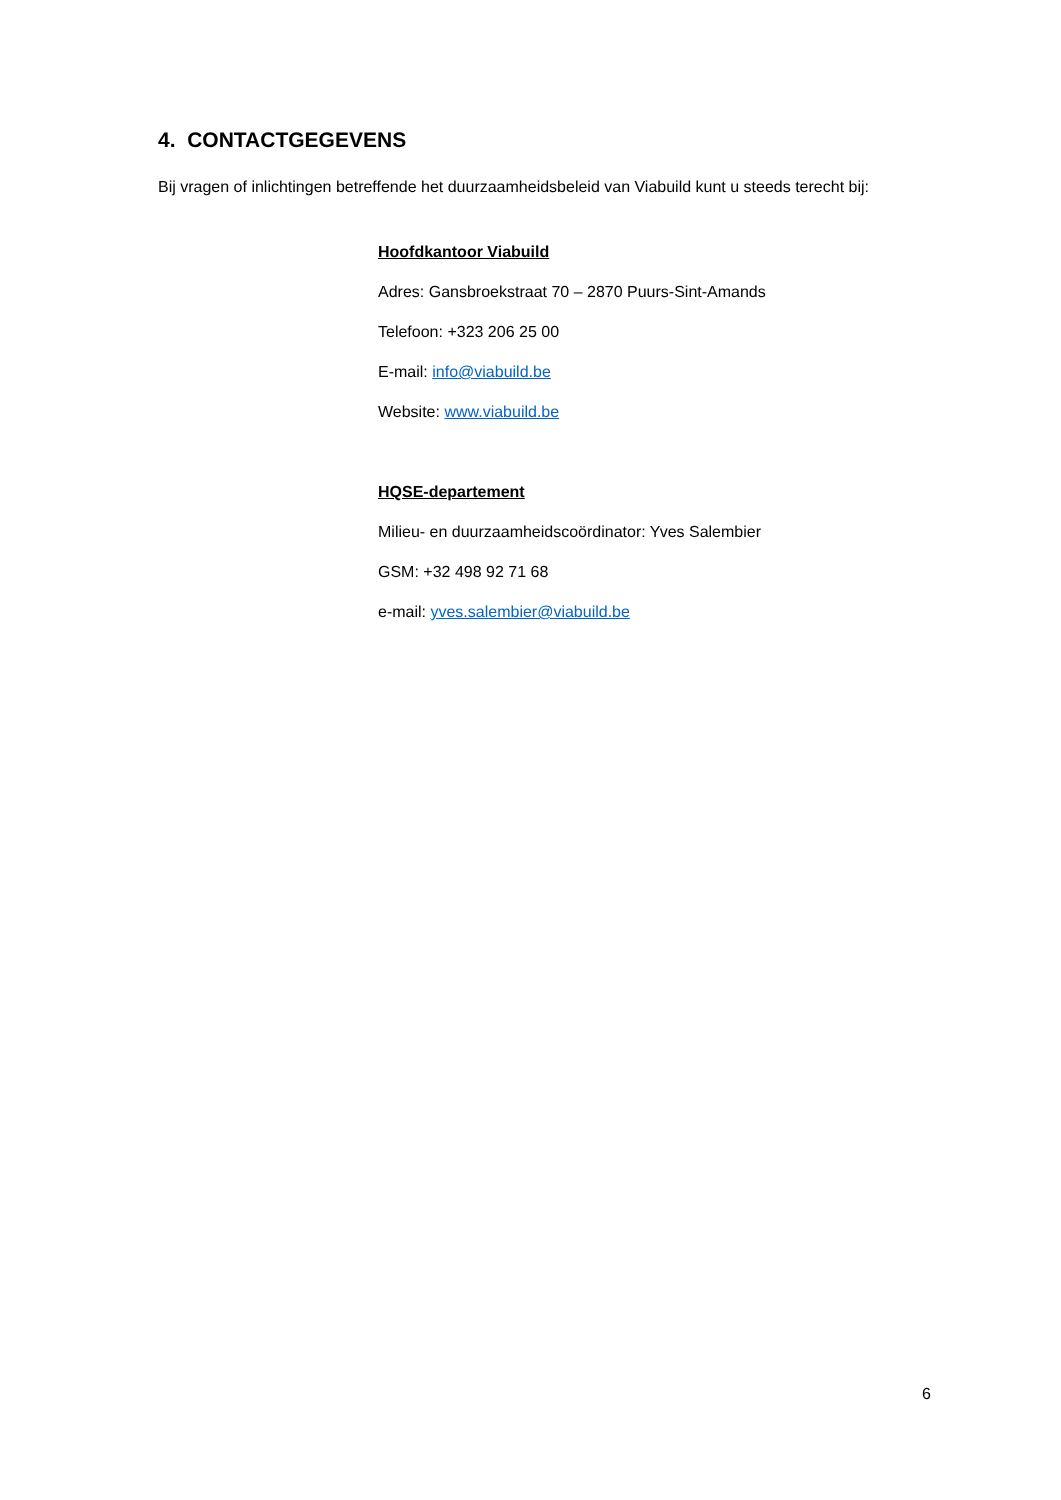4. CONTACTGEGEVENS
Bij vragen of inlichtingen betreffende het duurzaamheidsbeleid van Viabuild kunt u steeds terecht bij:
Hoofdkantoor Viabuild
Adres: Gansbroekstraat 70 – 2870 Puurs-Sint-Amands
Telefoon: +323 206 25 00
E-mail: info@viabuild.be
Website: www.viabuild.be
HQSE-departement
Milieu- en duurzaamheidscoördinator: Yves Salembier
GSM: +32 498 92 71 68
e-mail: yves.salembier@viabuild.be
6